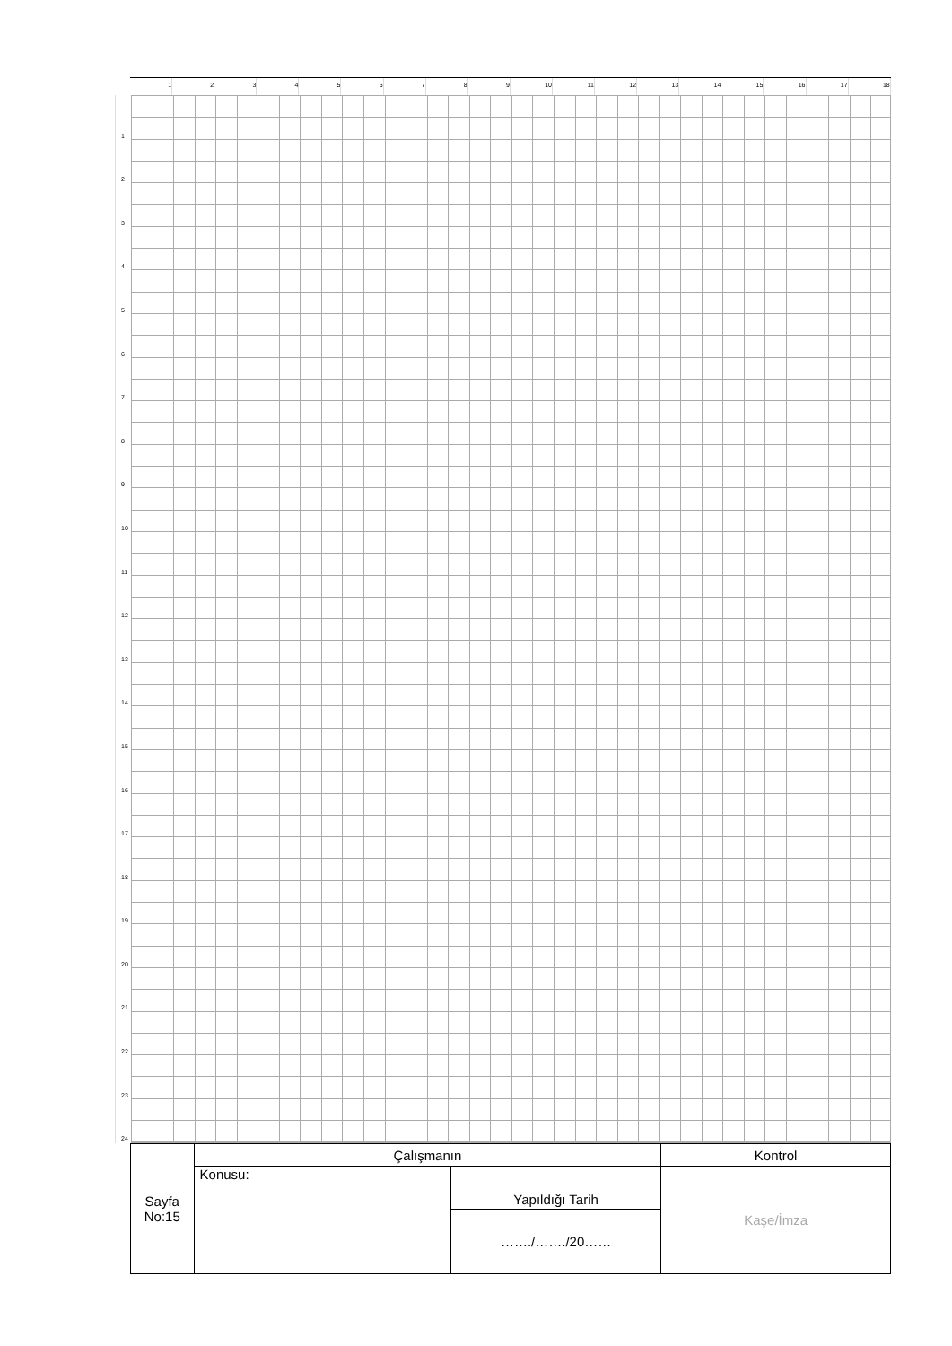123456789 10 11 12 13 14 15 16 17 18
1
2
3
4
5
6
7
8
9
10
11
12
13
14
15
16
17
18
19
20
21
22
23
24
| Sayfa No:15 | Çalışmanın | | Kontrol |
| | Konusu: | Yapıldığı Tarih | Kaşe/İmza |
| | | ……./……./20…… | |